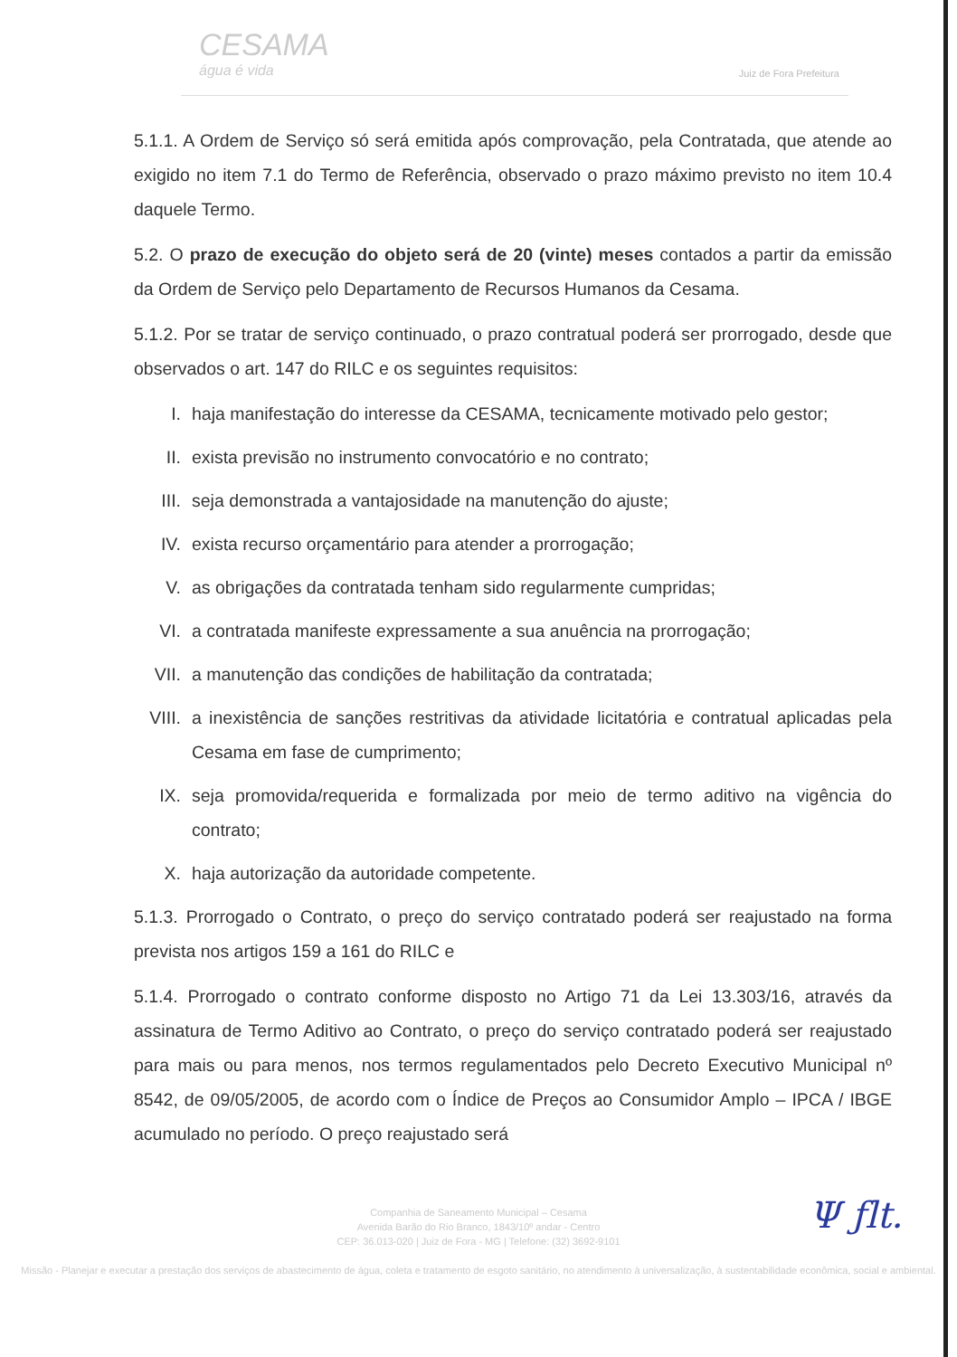CESAMA
água é vida
Juiz de Fora Prefeitura
5.1.1. A Ordem de Serviço só será emitida após comprovação, pela Contratada, que atende ao exigido no item 7.1 do Termo de Referência, observado o prazo máximo previsto no item 10.4 daquele Termo.
5.2. O prazo de execução do objeto será de 20 (vinte) meses contados a partir da emissão da Ordem de Serviço pelo Departamento de Recursos Humanos da Cesama.
5.1.2. Por se tratar de serviço continuado, o prazo contratual poderá ser prorrogado, desde que observados o art. 147 do RILC e os seguintes requisitos:
I. haja manifestação do interesse da CESAMA, tecnicamente motivado pelo gestor;
II. exista previsão no instrumento convocatório e no contrato;
III. seja demonstrada a vantajosidade na manutenção do ajuste;
IV. exista recurso orçamentário para atender a prorrogação;
V. as obrigações da contratada tenham sido regularmente cumpridas;
VI. a contratada manifeste expressamente a sua anuência na prorrogação;
VII. a manutenção das condições de habilitação da contratada;
VIII. a inexistência de sanções restritivas da atividade licitatória e contratual aplicadas pela Cesama em fase de cumprimento;
IX. seja promovida/requerida e formalizada por meio de termo aditivo na vigência do contrato;
X. haja autorização da autoridade competente.
5.1.3. Prorrogado o Contrato, o preço do serviço contratado poderá ser reajustado na forma prevista nos artigos 159 a 161 do RILC e
5.1.4. Prorrogado o contrato conforme disposto no Artigo 71 da Lei 13.303/16, através da assinatura de Termo Aditivo ao Contrato, o preço do serviço contratado poderá ser reajustado para mais ou para menos, nos termos regulamentados pelo Decreto Executivo Municipal nº 8542, de 09/05/2005, de acordo com o Índice de Preços ao Consumidor Amplo – IPCA / IBGE acumulado no período. O preço reajustado será
Companhia de Saneamento Municipal – Cesama
Avenida Barão do Rio Branco, 1843/10º andar - Centro
CEP: 36.013-020 | Juiz de Fora - MG | Telefone: (32) 3692-9101
Missão - Planejar e executar a prestação dos serviços de abastecimento de água, coleta e tratamento de esgoto sanitário, no atendimento à universalização, à sustentabilidade econômica, social e ambiental.
Ψ ƒlt.